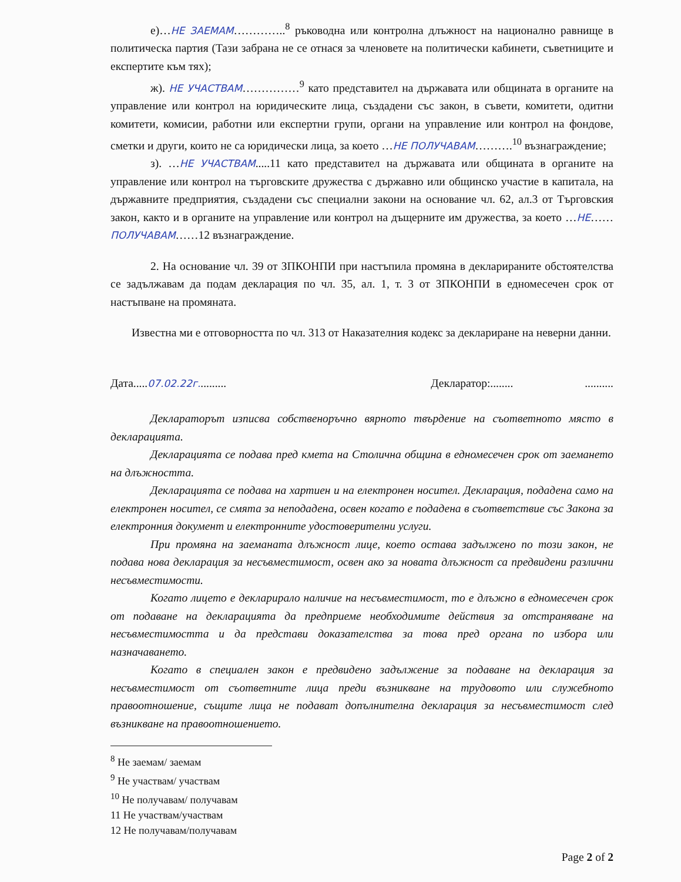е)…НЕ ЗАЕМАМ…………..<sup>8</sup> ръководна или контролна длъжност на национално равнище в политическа партия (Тази забрана не се отнася за членовете на политически кабинети, съветниците и експертите към тях);
ж). НЕ УЧАСТВАМ……………<sup>9</sup> като представител на държавата или общината в органите на управление или контрол на юридическите лица, създадени със закон, в съвети, комитети, одитни комитети, комисии, работни или експертни групи, органи на управление или контрол на фондове, сметки и други, които не са юридически лица, за което …НЕ ПОЛУЧАВАМ……….<sup>10</sup> възнаграждение;
з). …НЕ УЧАСТВАМ.....11 като представител на държавата или общината в органите на управление или контрол на търговските дружества с държавно или общинско участие в капитала, на държавните предприятия, създадени със специални закони на основание чл. 62, ал.3 от Търговския закон, както и в органите на управление или контрол на дъщерните им дружества, за което …НЕ……ПОЛУЧАВАМ……12 възнаграждение.
2. На основание чл. 39 от ЗПКОНПИ при настъпила промяна в декларираните обстоятелства се задължавам да подам декларация по чл. 35, ал. 1, т. 3 от ЗПКОНПИ в едномесечен срок от настъпване на промяната.
Известна ми е отговорността по чл. 313 от Наказателния кодекс за деклариране на неверни данни.
Дата.....07.02.22г.......... Декларатор:........ ..........
Деклараторът изписва собственоръчно вярното твърдение на съответното място в декларацията.
Декларацията се подава пред кмета на Столична община в едномесечен срок от заемането на длъжността.
Декларацията се подава на хартиен и на електронен носител. Декларация, подадена само на електронен носител, се смята за неподадена, освен когато е подадена в съответствие със Закона за електронния документ и електронните удостоверителни услуги.
При промяна на заеманата длъжност лице, което остава задължено по този закон, не подава нова декларация за несъвместимост, освен ако за новата длъжност са предвидени различни несъвместимости.
Когато лицето е декларирало наличие на несъвместимост, то е длъжно в едномесечен срок от подаване на декларацията да предприеме необходимите действия за отстраняване на несъвместимостта и да представи доказателства за това пред органа по избора или назначаването.
Когато в специален закон е предвидено задължение за подаване на декларация за несъвместимост от съответните лица преди възникване на трудовото или служебното правоотношение, същите лица не подават допълнителна декларация за несъвместимост след възникване на правоотношението.
<sup>8</sup> Не заемам/ заемам
<sup>9</sup> Не участвам/ участвам
<sup>10</sup> Не получавам/ получавам
11 Не участвам/участвам
12 Не получавам/получавам
Page 2 of 2